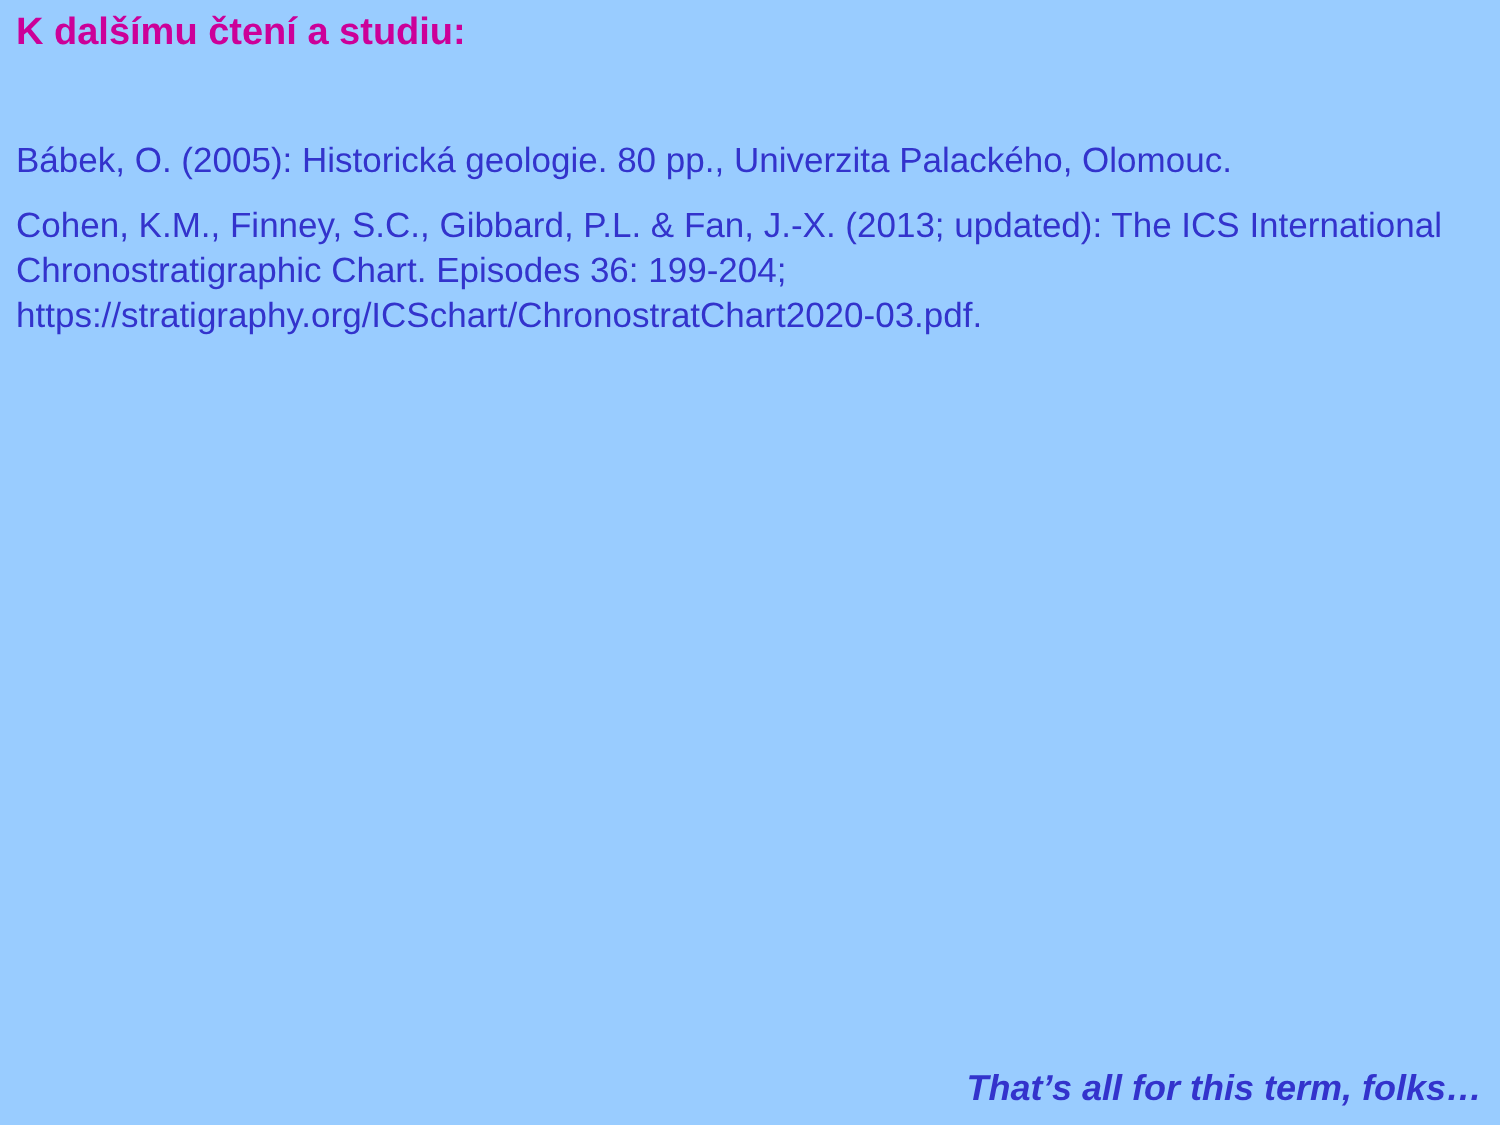K dalšímu čtení a studiu:
Bábek, O. (2005): Historická geologie. 80 pp., Univerzita Palackého, Olomouc.
Cohen, K.M., Finney, S.C., Gibbard, P.L. & Fan, J.-X. (2013; updated): The ICS International Chronostratigraphic Chart. Episodes 36: 199-204; https://stratigraphy.org/ICSchart/ChronostratChart2020-03.pdf.
That’s all for this term, folks…